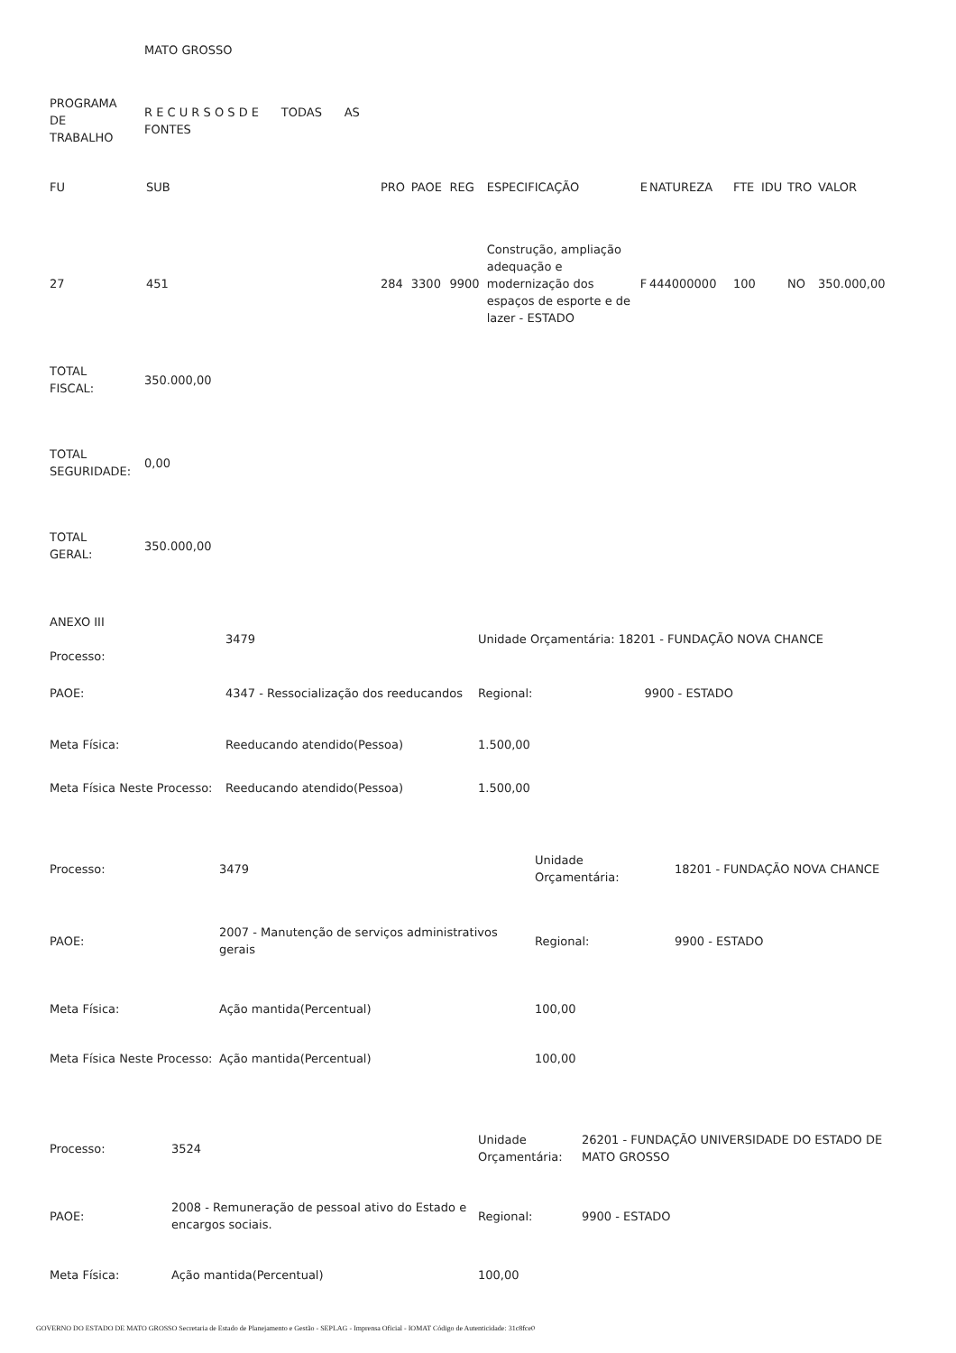MATO GROSSO
| PROGRAMA DE TRABALHO | R E C U R S O S D E TODAS AS FONTES |
| FU | SUB | PRO | PAOE | REG | ESPECIFICAÇÃO | E | NATUREZA | FTE | IDU | TRO | VALOR |
| --- | --- | --- | --- | --- | --- | --- | --- | --- | --- | --- | --- |
| 27 | 451 | 284 | 3300 | 9900 | Construção, ampliação adequação e modernização dos espaços de esporte e de lazer - ESTADO | F | 444000000 | 100 | | NO | 350.000,00 |
| TOTAL FISCAL: | 350.000,00 |
| TOTAL SEGURIDADE: | 0,00 |
| TOTAL GERAL: | 350.000,00 |
| ANEXO III Processo: | 3479 | Unidade Orçamentária: 18201 - FUNDAÇÃO NOVA CHANCE | |
| PAOE: | 4347 - Ressocialização dos reeducandos | Regional: | 9900 - ESTADO |
| Meta Física: | Reeducando atendido(Pessoa) | 1.500,00 | |
| Meta Física Neste Processo: | Reeducando atendido(Pessoa) | 1.500,00 | |
| Processo: | 3479 | Unidade Orçamentária: | 18201 - FUNDAÇÃO NOVA CHANCE |
| PAOE: | 2007 - Manutenção de serviços administrativos gerais | Regional: | 9900 - ESTADO |
| Meta Física: | Ação mantida(Percentual) | 100,00 | |
| Meta Física Neste Processo: | Ação mantida(Percentual) | 100,00 | |
| Processo: | 3524 | Unidade Orçamentária: | 26201 - FUNDAÇÃO UNIVERSIDADE DO ESTADO DE MATO GROSSO |
| PAOE: | 2008 - Remuneração de pessoal ativo do Estado e encargos sociais. | Regional: | 9900 - ESTADO |
| Meta Física: | Ação mantida(Percentual) | 100,00 | |
GOVERNO DO ESTADO DE MATO GROSSO Secretaria de Estado de Planejamento e Gestão - SEPLAG - Imprensa Oficial - IOMAT Código de Autenticidade: 31c8fce0